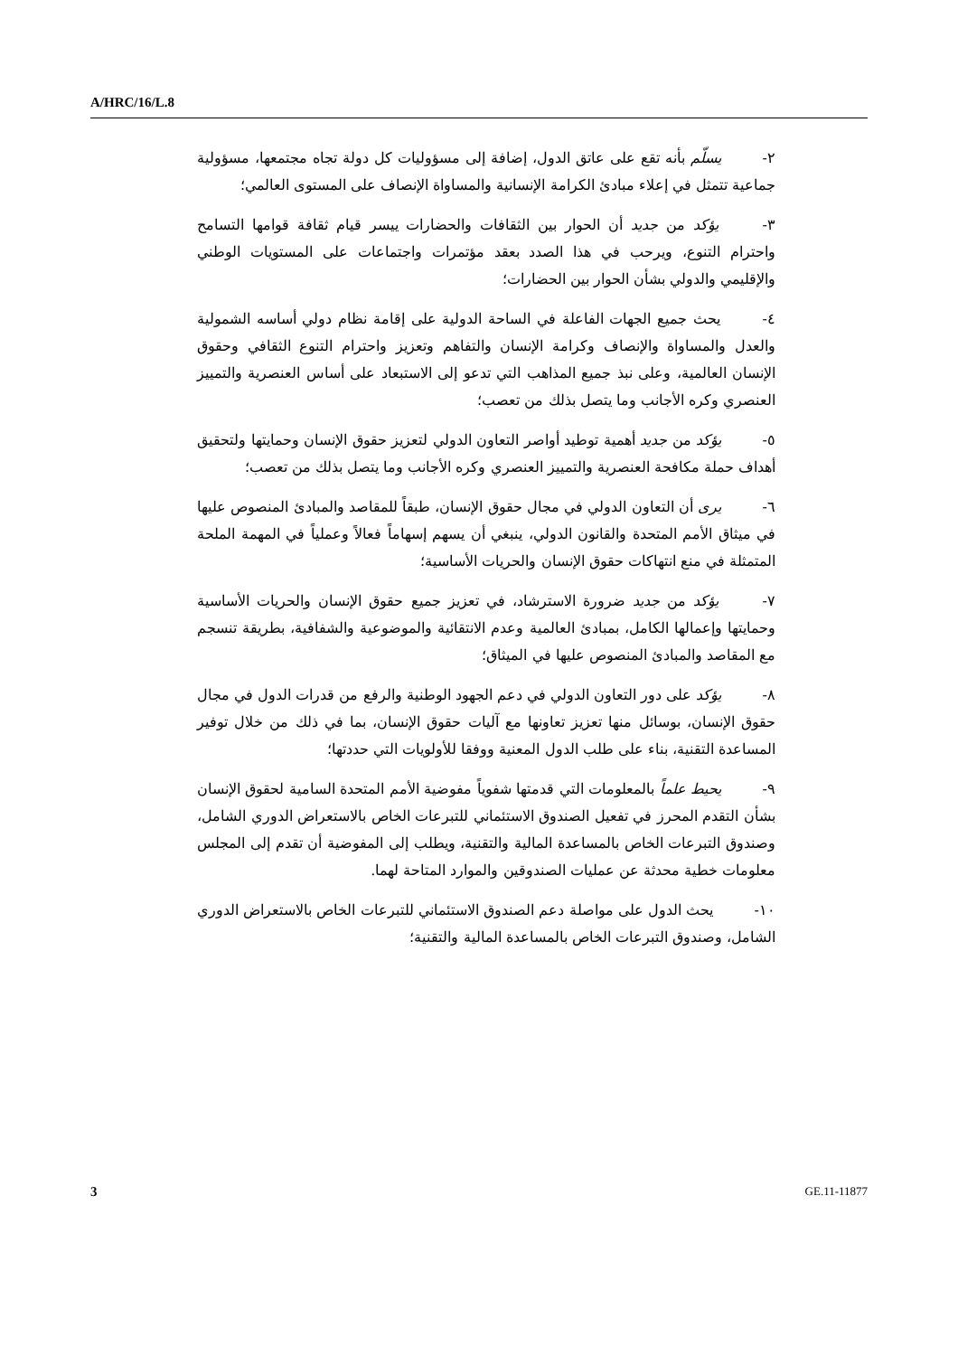A/HRC/16/L.8
٢- يسلّم بأنه تقع على عاتق الدول، إضافة إلى مسؤوليات كل دولة تجاه مجتمعها، مسؤولية جماعية تتمثل في إعلاء مبادئ الكرامة الإنسانية والمساواة الإنصاف على المستوى العالمي؛
٣- يؤكد من جديد أن الحوار بين الثقافات والحضارات ييسر قيام ثقافة قوامها التسامح واحترام التنوع، ويرحب في هذا الصدد بعقد مؤتمرات واجتماعات على المستويات الوطني والإقليمي والدولي بشأن الحوار بين الحضارات؛
٤- يحث جميع الجهات الفاعلة في الساحة الدولية على إقامة نظام دولي أساسه الشمولية والعدل والمساواة والإنصاف وكرامة الإنسان والتفاهم وتعزيز واحترام التنوع الثقافي وحقوق الإنسان العالمية، وعلى نبذ جميع المذاهب التي تدعو إلى الاستبعاد على أساس العنصرية والتمييز العنصري وكره الأجانب وما يتصل بذلك من تعصب؛
٥- يؤكد من جديد أهمية توطيد أواصر التعاون الدولي لتعزيز حقوق الإنسان وحمايتها ولتحقيق أهداف حملة مكافحة العنصرية والتمييز العنصري وكره الأجانب وما يتصل بذلك من تعصب؛
٦- يرى أن التعاون الدولي في مجال حقوق الإنسان، طبقاً للمقاصد والمبادئ المنصوص عليها في ميثاق الأمم المتحدة والقانون الدولي، ينبغي أن يسهم إسهاماً فعالاً وعملياً في المهمة الملحة المتمثلة في منع انتهاكات حقوق الإنسان والحريات الأساسية؛
٧- يؤكد من جديد ضرورة الاسترشاد، في تعزيز جميع حقوق الإنسان والحريات الأساسية وحمايتها وإعمالها الكامل، بمبادئ العالمية وعدم الانتقائية والموضوعية والشفافية، بطريقة تنسجم مع المقاصد والمبادئ المنصوص عليها في الميثاق؛
٨- يؤكد على دور التعاون الدولي في دعم الجهود الوطنية والرفع من قدرات الدول في مجال حقوق الإنسان، بوسائل منها تعزيز تعاونها مع آليات حقوق الإنسان، بما في ذلك من خلال توفير المساعدة التقنية، بناء على طلب الدول المعنية ووفقا للأولويات التي حددتها؛
٩- يحيط علماً بالمعلومات التي قدمتها شفوياً مفوضية الأمم المتحدة السامية لحقوق الإنسان بشأن التقدم المحرز في تفعيل الصندوق الاستئماني للتبرعات الخاص بالاستعراض الدوري الشامل، وصندوق التبرعات الخاص بالمساعدة المالية والتقنية، ويطلب إلى المفوضية أن تقدم إلى المجلس معلومات خطية محدثة عن عمليات الصندوقين والموارد المتاحة لهما.
١٠- يحث الدول على مواصلة دعم الصندوق الاستئماني للتبرعات الخاص بالاستعراض الدوري الشامل، وصندوق التبرعات الخاص بالمساعدة المالية والتقنية؛
3 GE.11-11877